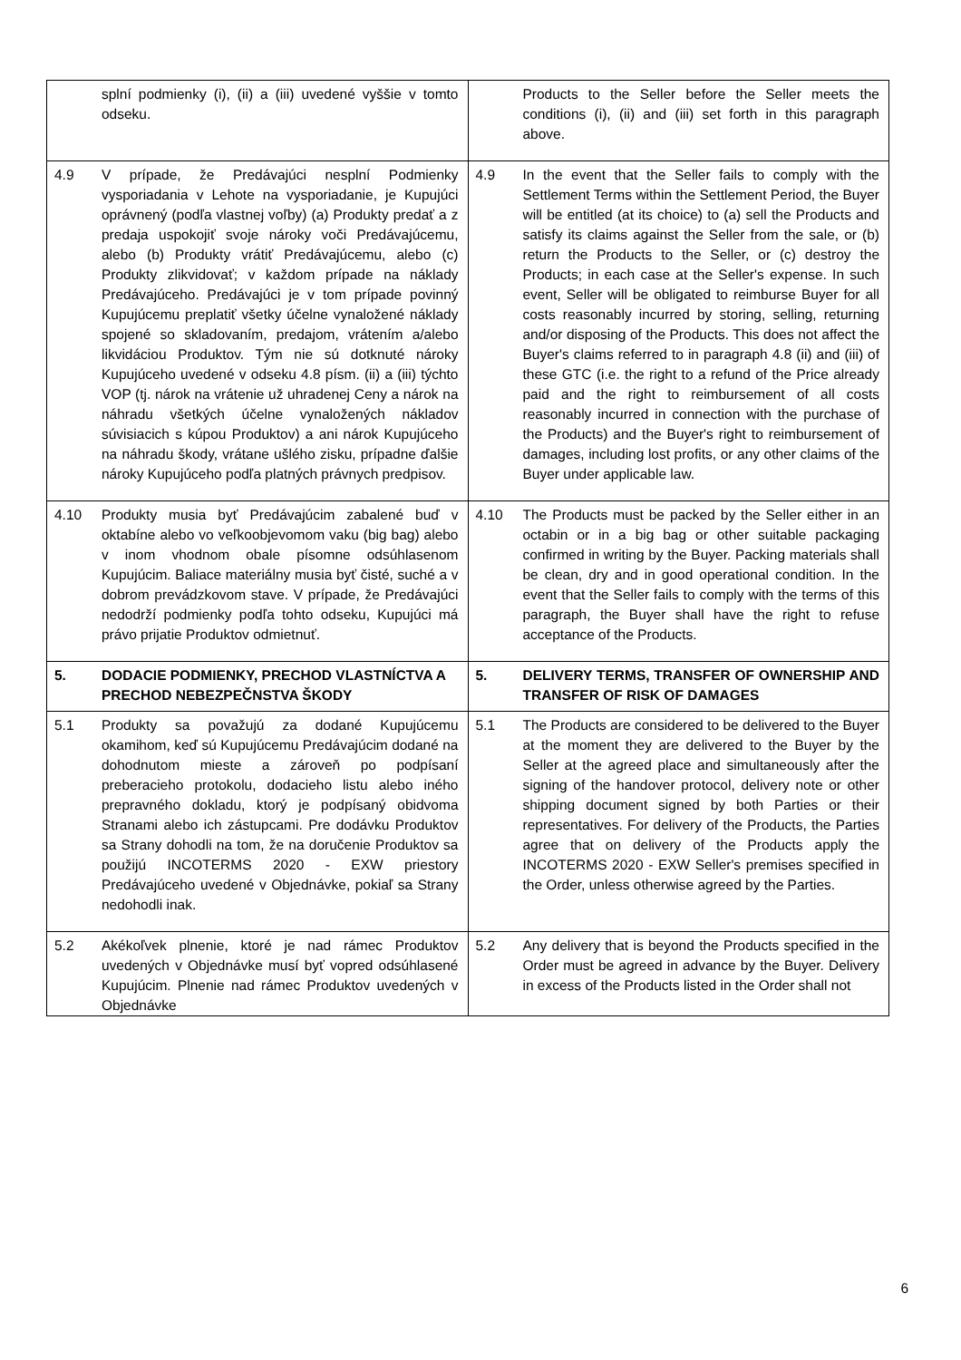| splní podmienky (i), (ii) a (iii) uvedené vyššie v tomto odseku. | Products to the Seller before the Seller meets the conditions (i), (ii) and (iii) set forth in this paragraph above. |
| 4.9 V prípade, že Predávajúci nesplní Podmienky vysporiadania v Lehote na vysporiadanie, je Kupujúci oprávnený (podľa vlastnej voľby) (a) Produkty predať a z predaja uspokojiť svoje nároky voči Predávajúcemu, alebo (b) Produkty vrátiť Predávajúcemu, alebo (c) Produkty zlikvidovať; v každom prípade na náklady Predávajúceho. Predávajúci je v tom prípade povinný Kupujúcemu preplatiť všetky účelne vynaložené náklady spojené so skladovaním, predajom, vrátením a/alebo likvidáciou Produktov. Tým nie sú dotknuté nároky Kupujúceho uvedené v odseku 4.8 písm. (ii) a (iii) týchto VOP (tj. nárok na vrátenie už uhradenej Ceny a nárok na náhradu všetkých účelne vynaložených nákladov súvisiacich s kúpou Produktov) a ani nárok Kupujúceho na náhradu škody, vrátane ušlého zisku, prípadne ďalšie nároky Kupujúceho podľa platných právnych predpisov. | 4.9 In the event that the Seller fails to comply with the Settlement Terms within the Settlement Period, the Buyer will be entitled (at its choice) to (a) sell the Products and satisfy its claims against the Seller from the sale, or (b) return the Products to the Seller, or (c) destroy the Products; in each case at the Seller's expense. In such event, Seller will be obligated to reimburse Buyer for all costs reasonably incurred by storing, selling, returning and/or disposing of the Products. This does not affect the Buyer's claims referred to in paragraph 4.8 (ii) and (iii) of these GTC (i.e. the right to a refund of the Price already paid and the right to reimbursement of all costs reasonably incurred in connection with the purchase of the Products) and the Buyer's right to reimbursement of damages, including lost profits, or any other claims of the Buyer under applicable law. |
| 4.10 Produkty musia byť Predávajúcim zabalené buď v oktabíne alebo vo veľkoobjevomom vaku (big bag) alebo v inom vhodnom obale písomne odsúhlasenom Kupujúcim. Baliace materiálny musia byť čisté, suché a v dobrom prevádzkovom stave. V prípade, že Predávajúci nedodrží podmienky podľa tohto odseku, Kupujúci má právo prijatie Produktov odmietnuť. | 4.10 The Products must be packed by the Seller either in an octabin or in a big bag or other suitable packaging confirmed in writing by the Buyer. Packing materials shall be clean, dry and in good operational condition. In the event that the Seller fails to comply with the terms of this paragraph, the Buyer shall have the right to refuse acceptance of the Products. |
| 5. DODACIE PODMIENKY, PRECHOD VLASTNÍCTVA A PRECHOD NEBEZPEČNSTVA ŠKODY | 5. DELIVERY TERMS, TRANSFER OF OWNERSHIP AND TRANSFER OF RISK OF DAMAGES |
| 5.1 Produkty sa považujú za dodané Kupujúcemu okamihom, keď sú Kupujúcemu Predávajúcim dodané na dohodnutom mieste a zároveň po podpísaní preberacieho protokolu, dodacieho listu alebo iného prepravného dokladu, ktorý je podpísaný obidvoma Stranami alebo ich zástupcami. Pre dodávku Produktov sa Strany dohodli na tom, že na doručenie Produktov sa použijú INCOTERMS 2020 - EXW priestory Predávajúceho uvedené v Objednávke, pokiaľ sa Strany nedohodli inak. | 5.1 The Products are considered to be delivered to the Buyer at the moment they are delivered to the Buyer by the Seller at the agreed place and simultaneously after the signing of the handover protocol, delivery note or other shipping document signed by both Parties or their representatives. For delivery of the Products, the Parties agree that on delivery of the Products apply the INCOTERMS 2020 - EXW Seller's premises specified in the Order, unless otherwise agreed by the Parties. |
| 5.2 Akékoľvek plnenie, ktoré je nad rámec Produktov uvedených v Objednávke musí byť vopred odsúhlasené Kupujúcim. Plnenie nad rámec Produktov uvedených v Objednávke | 5.2 Any delivery that is beyond the Products specified in the Order must be agreed in advance by the Buyer. Delivery in excess of the Products listed in the Order shall not |
6